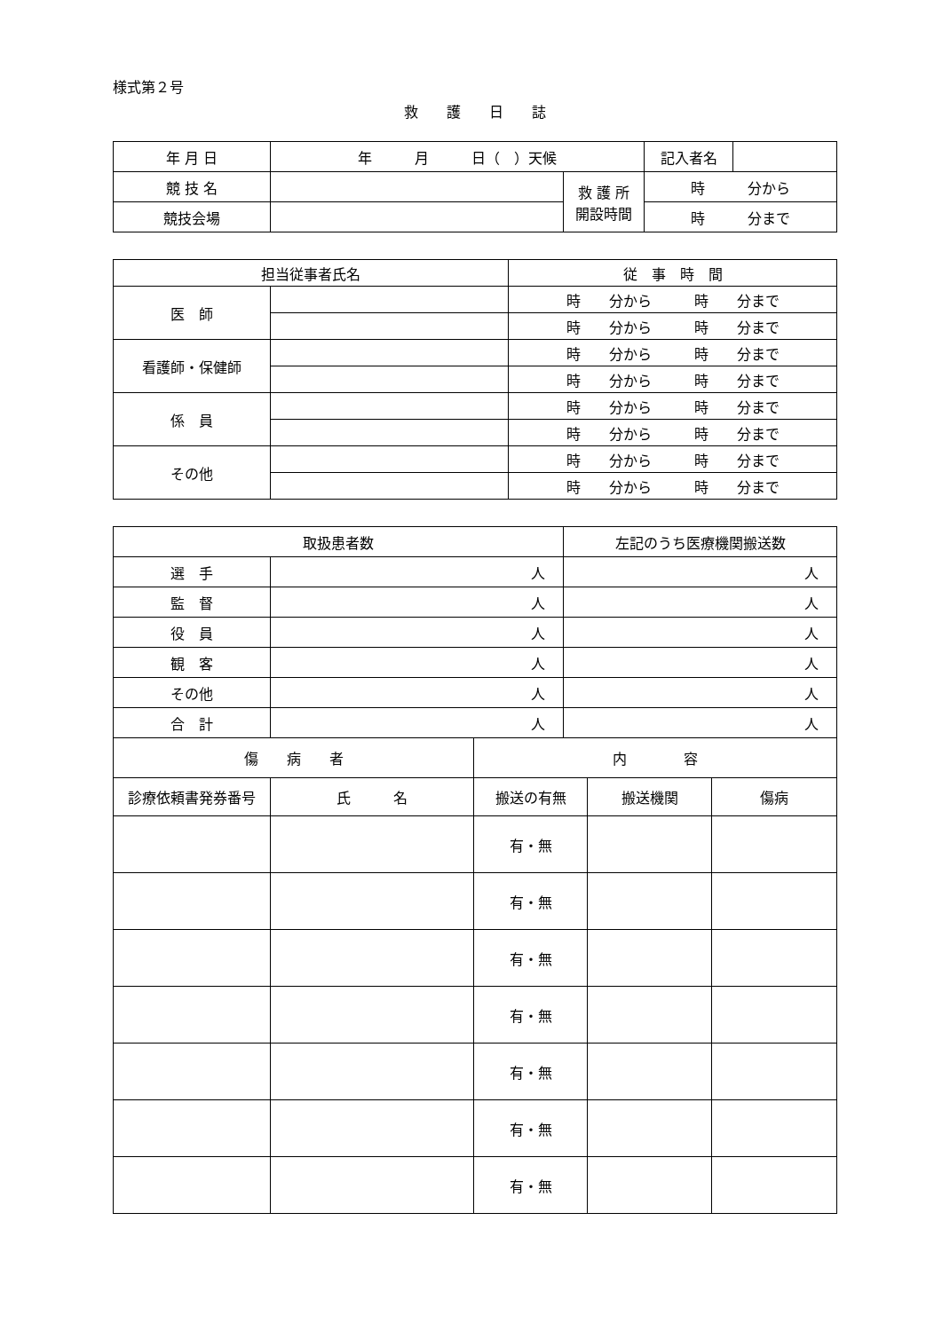様式第２号
救　　護　　日　　誌
| 年 月 日 | 年 月 日（ ）天候 | | 記入者名 | |
| 競 技 名 | | 救 護 所 開設時間 | 時 分から | |
| 競技会場 | | | 時 分まで | |
| 担当従事者氏名 | | 従 事 時 間 |
| 医 師 | | 時 分から 時 分まで |
| | | 時 分から 時 分まで |
| 看護師・保健師 | | 時 分から 時 分まで |
| | | 時 分から 時 分まで |
| 係 員 | | 時 分から 時 分まで |
| | | 時 分から 時 分まで |
| その他 | | 時 分から 時 分まで |
| | | 時 分から 時 分まで |
| 取扱患者数 | | | 左記のうち医療機関搬送数 | | |
| 選 手 | 人 | | 人 | | |
| 監 督 | 人 | | 人 | | |
| 役 員 | 人 | | 人 | | |
| 観 客 | 人 | | 人 | | |
| その他 | 人 | | 人 | | |
| 合 計 | 人 | | 人 | | |
| 傷 病 者 | | 内 容 | | | |
| 診療依頼書発券番号 | 氏 名 | 搬送の有無 | | 搬送機関 | 傷病 |
| | | 有・無 | | | |
| | | 有・無 | | | |
| | | 有・無 | | | |
| | | 有・無 | | | |
| | | 有・無 | | | |
| | | 有・無 | | | |
| | | 有・無 | | | |